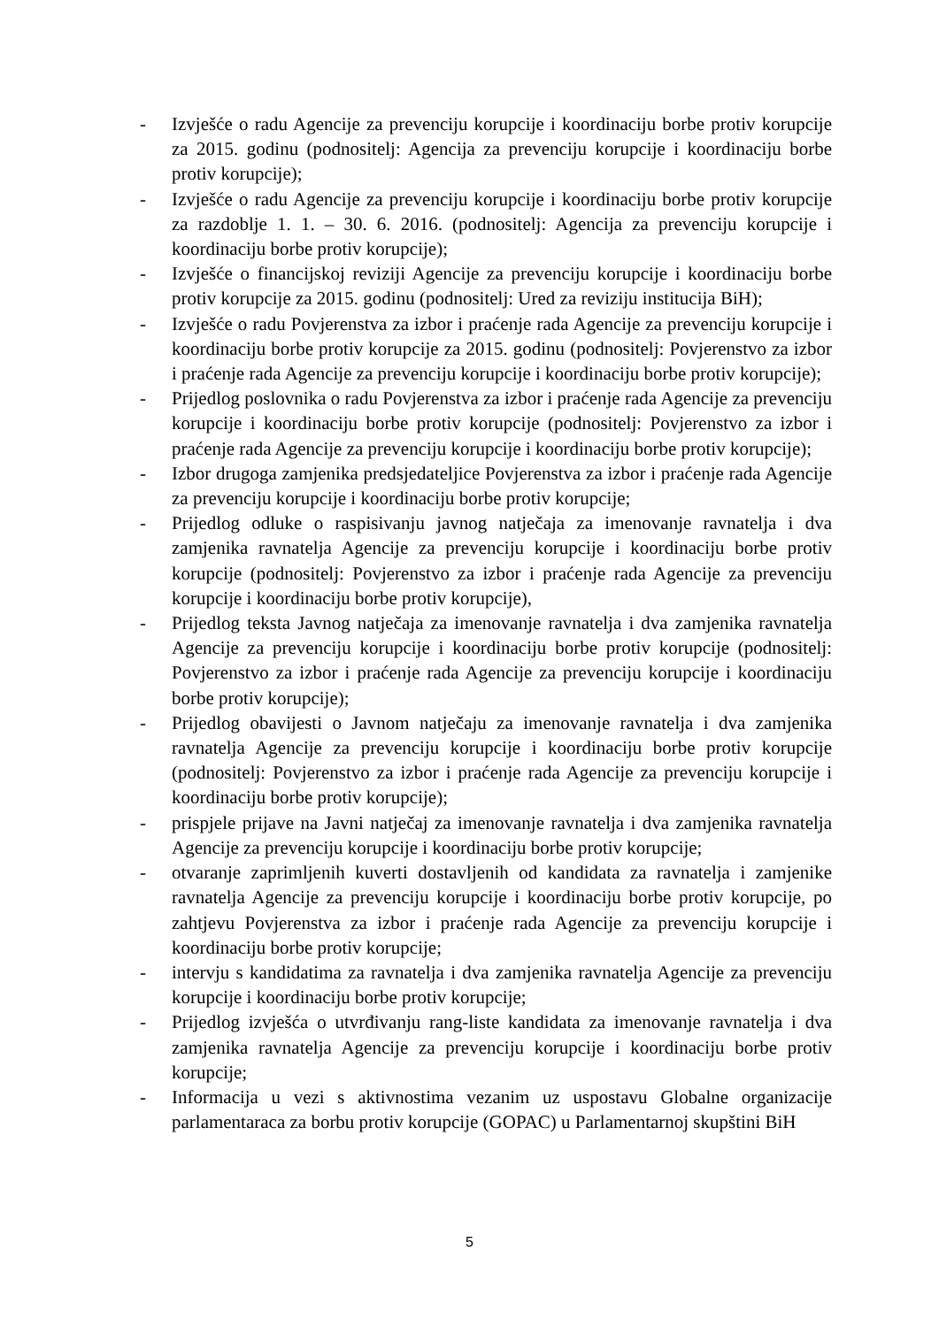- Izvješće o radu Agencije za prevenciju korupcije i koordinaciju borbe protiv korupcije za 2015. godinu (podnositelj: Agencija za prevenciju korupcije i koordinaciju borbe protiv korupcije);
- Izvješće o radu Agencije za prevenciju korupcije i koordinaciju borbe protiv korupcije za razdoblje 1. 1. – 30. 6. 2016. (podnositelj: Agencija za prevenciju korupcije i koordinaciju borbe protiv korupcije);
- Izvješće o financijskoj reviziji Agencije za prevenciju korupcije i koordinaciju borbe protiv korupcije za 2015. godinu (podnositelj: Ured za reviziju institucija BiH);
- Izvješće o radu Povjerenstva za izbor i praćenje rada Agencije za prevenciju korupcije i koordinaciju borbe protiv korupcije za 2015. godinu (podnositelj: Povjerenstvo za izbor i praćenje rada Agencije za prevenciju korupcije i koordinaciju borbe protiv korupcije);
- Prijedlog poslovnika o radu Povjerenstva za izbor i praćenje rada Agencije za prevenciju korupcije i koordinaciju borbe protiv korupcije (podnositelj: Povjerenstvo za izbor i praćenje rada Agencije za prevenciju korupcije i koordinaciju borbe protiv korupcije);
- Izbor drugoga zamjenika predsjedateljice Povjerenstva za izbor i praćenje rada Agencije za prevenciju korupcije i koordinaciju borbe protiv korupcije;
- Prijedlog odluke o raspisivanju javnog natječaja za imenovanje ravnatelja i dva zamjenika ravnatelja Agencije za prevenciju korupcije i koordinaciju borbe protiv korupcije (podnositelj: Povjerenstvo za izbor i praćenje rada Agencije za prevenciju korupcije i koordinaciju borbe protiv korupcije),
- Prijedlog teksta Javnog natječaja za imenovanje ravnatelja i dva zamjenika ravnatelja Agencije za prevenciju korupcije i koordinaciju borbe protiv korupcije (podnositelj: Povjerenstvo za izbor i praćenje rada Agencije za prevenciju korupcije i koordinaciju borbe protiv korupcije);
- Prijedlog obavijesti o Javnom natječaju za imenovanje ravnatelja i dva zamjenika ravnatelja Agencije za prevenciju korupcije i koordinaciju borbe protiv korupcije (podnositelj: Povjerenstvo za izbor i praćenje rada Agencije za prevenciju korupcije i koordinaciju borbe protiv korupcije);
- prispjele prijave na Javni natječaj za imenovanje ravnatelja i dva zamjenika ravnatelja Agencije za prevenciju korupcije i koordinaciju borbe protiv korupcije;
- otvaranje zaprimljenih kuverti dostavljenih od kandidata za ravnatelja i zamjenike ravnatelja Agencije za prevenciju korupcije i koordinaciju borbe protiv korupcije, po zahtjevu Povjerenstva za izbor i praćenje rada Agencije za prevenciju korupcije i koordinaciju borbe protiv korupcije;
- intervju s kandidatima za ravnatelja i dva zamjenika ravnatelja Agencije za prevenciju korupcije i koordinaciju borbe protiv korupcije;
- Prijedlog izvješća o utvrđivanju rang-liste kandidata za imenovanje ravnatelja i dva zamjenika ravnatelja Agencije za prevenciju korupcije i koordinaciju borbe protiv korupcije;
- Informacija u vezi s aktivnostima vezanim uz uspostavu Globalne organizacije parlamentaraca za borbu protiv korupcije (GOPAC) u Parlamentarnoj skupštini BiH
5